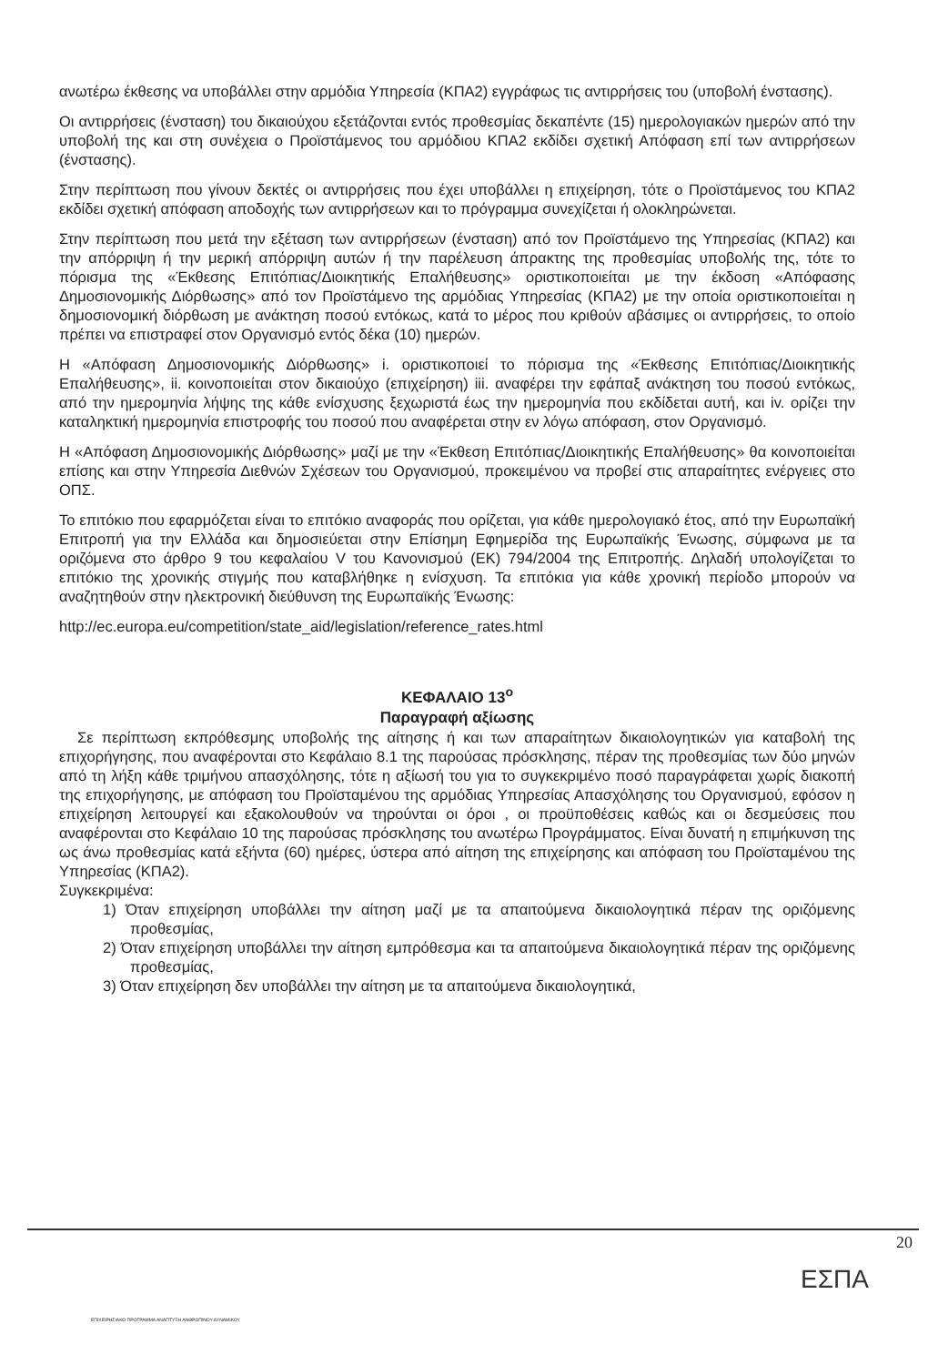ανωτέρω έκθεσης να υποβάλλει στην αρμόδια Υπηρεσία (ΚΠΑ2) εγγράφως τις αντιρρήσεις του (υποβολή ένστασης).
Οι αντιρρήσεις (ένσταση) του δικαιούχου εξετάζονται εντός προθεσμίας δεκαπέντε (15) ημερολογιακών ημερών από την υποβολή της και στη συνέχεια ο Προϊστάμενος του αρμόδιου ΚΠΑ2 εκδίδει σχετική Απόφαση επί των αντιρρήσεων (ένστασης).
Στην περίπτωση που γίνουν δεκτές οι αντιρρήσεις που έχει υποβάλλει η επιχείρηση, τότε ο Προϊστάμενος του ΚΠΑ2 εκδίδει σχετική απόφαση αποδοχής των αντιρρήσεων και το πρόγραμμα συνεχίζεται ή ολοκληρώνεται.
Στην περίπτωση που μετά την εξέταση των αντιρρήσεων (ένσταση) από τον Προϊστάμενο της Υπηρεσίας (ΚΠΑ2) και την απόρριψη ή την μερική απόρριψη αυτών ή την παρέλευση άπρακτης της προθεσμίας υποβολής της, τότε το πόρισμα της «Έκθεσης Επιτόπιας/Διοικητικής Επαλήθευσης» οριστικοποιείται με την έκδοση «Απόφασης Δημοσιονομικής Διόρθωσης» από τον Προϊστάμενο της αρμόδιας Υπηρεσίας (ΚΠΑ2) με την οποία οριστικοποιείται η δημοσιονομική διόρθωση με ανάκτηση ποσού εντόκως, κατά το μέρος που κριθούν αβάσιμες οι αντιρρήσεις, το οποίο πρέπει να επιστραφεί στον Οργανισμό εντός δέκα (10) ημερών.
Η «Απόφαση Δημοσιονομικής Διόρθωσης» i. οριστικοποιεί το πόρισμα της «Έκθεσης Επιτόπιας/Διοικητικής Επαλήθευσης», ii. κοινοποιείται στον δικαιούχο (επιχείρηση) iii. αναφέρει την εφάπαξ ανάκτηση του ποσού εντόκως, από την ημερομηνία λήψης της κάθε ενίσχυσης ξεχωριστά έως την ημερομηνία που εκδίδεται αυτή, και iv. ορίζει την καταληκτική ημερομηνία επιστροφής του ποσού που αναφέρεται στην εν λόγω απόφαση, στον Οργανισμό.
Η «Απόφαση Δημοσιονομικής Διόρθωσης» μαζί με την «Έκθεση Επιτόπιας/Διοικητικής Επαλήθευσης» θα κοινοποιείται επίσης και στην Υπηρεσία Διεθνών Σχέσεων του Οργανισμού, προκειμένου να προβεί στις απαραίτητες ενέργειες στο ΟΠΣ.
Το επιτόκιο που εφαρμόζεται είναι το επιτόκιο αναφοράς που ορίζεται, για κάθε ημερολογιακό έτος, από την Ευρωπαϊκή Επιτροπή για την Ελλάδα και δημοσιεύεται στην Επίσημη Εφημερίδα της Ευρωπαϊκής Ένωσης, σύμφωνα με τα οριζόμενα στο άρθρο 9 του κεφαλαίου V του Κανονισμού (ΕΚ) 794/2004 της Επιτροπής. Δηλαδή υπολογίζεται το επιτόκιο της χρονικής στιγμής που καταβλήθηκε η ενίσχυση. Τα επιτόκια για κάθε χρονική περίοδο μπορούν να αναζητηθούν στην ηλεκτρονική διεύθυνση της Ευρωπαϊκής Ένωσης:
http://ec.europa.eu/competition/state_aid/legislation/reference_rates.html
ΚΕΦΑΛΑΙΟ 13<sup>ο</sup>
Παραγραφή αξίωσης
Σε περίπτωση εκπρόθεσμης υποβολής της αίτησης ή και των απαραίτητων δικαιολογητικών για καταβολή της επιχορήγησης, που αναφέρονται στο Κεφάλαιο 8.1 της παρούσας πρόσκλησης, πέραν της προθεσμίας των δύο μηνών από τη λήξη κάθε τριμήνου απασχόλησης, τότε η αξίωσή του για το συγκεκριμένο ποσό παραγράφεται χωρίς διακοπή της επιχορήγησης, με απόφαση του Προϊσταμένου της αρμόδιας Υπηρεσίας Απασχόλησης του Οργανισμού, εφόσον η επιχείρηση λειτουργεί και εξακολουθούν να τηρούνται οι όροι , οι προϋποθέσεις καθώς και οι δεσμεύσεις που αναφέρονται στο Κεφάλαιο 10 της παρούσας πρόσκλησης του ανωτέρω Προγράμματος. Είναι δυνατή η επιμήκυνση της ως άνω προθεσμίας κατά εξήντα (60) ημέρες, ύστερα από αίτηση της επιχείρησης και απόφαση του Προϊσταμένου της Υπηρεσίας (ΚΠΑ2).
Συγκεκριμένα:
1) Όταν επιχείρηση υποβάλλει την αίτηση μαζί με τα απαιτούμενα δικαιολογητικά πέραν της οριζόμενης προθεσμίας,
2) Όταν επιχείρηση υποβάλλει την αίτηση εμπρόθεσμα και τα απαιτούμενα δικαιολογητικά πέραν της οριζόμενης προθεσμίας,
3) Όταν επιχείρηση δεν υποβάλλει την αίτηση με τα απαιτούμενα δικαιολογητικά,
20
ΕΠΙΧΕΙΡΗΣΙΑΚΟ ΠΡΟΓΡΑΜΜΑ ΑΝΑΠΤΥΞΗ ΑΝΘΡΩΠΙΝΟΥ ΔΥΝΑΜΙΚΟΥ
ΕΣΠΑ